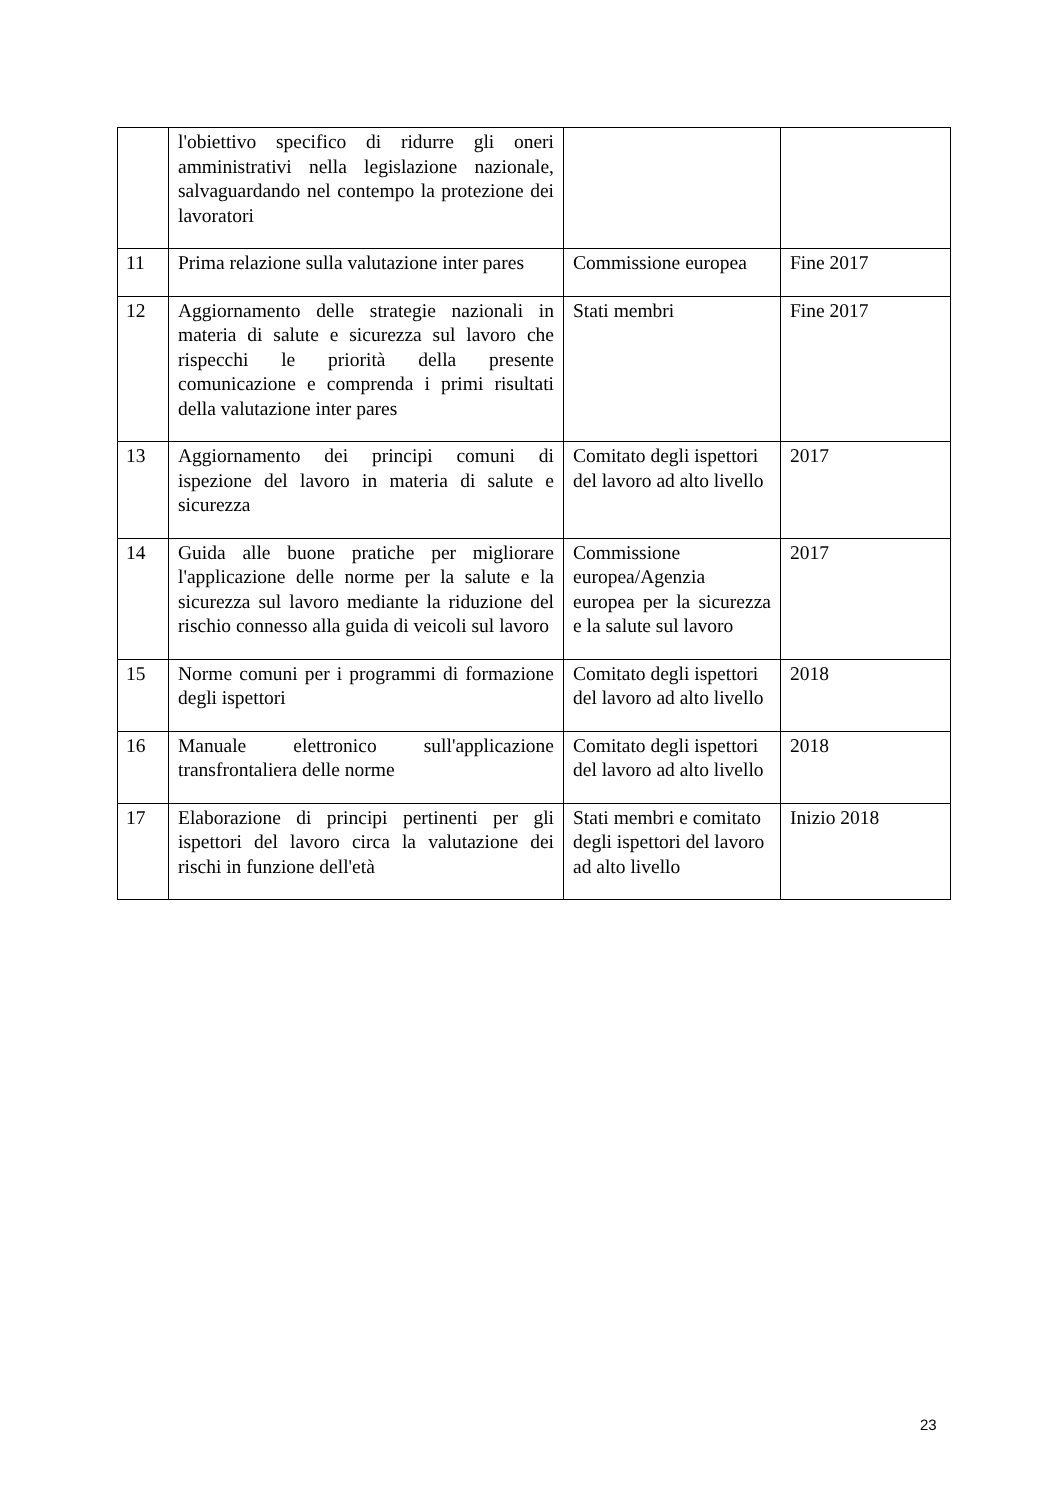| | l'obiettivo specifico di ridurre gli oneri amministrativi nella legislazione nazionale, salvaguardando nel contempo la protezione dei lavoratori | | |
| 11 | Prima relazione sulla valutazione inter pares | Commissione europea | Fine 2017 |
| 12 | Aggiornamento delle strategie nazionali in materia di salute e sicurezza sul lavoro che rispecchi le priorità della presente comunicazione e comprenda i primi risultati della valutazione inter pares | Stati membri | Fine 2017 |
| 13 | Aggiornamento dei principi comuni di ispezione del lavoro in materia di salute e sicurezza | Comitato degli ispettori del lavoro ad alto livello | 2017 |
| 14 | Guida alle buone pratiche per migliorare l'applicazione delle norme per la salute e la sicurezza sul lavoro mediante la riduzione del rischio connesso alla guida di veicoli sul lavoro | Commissione europea/Agenzia europea per la sicurezza e la salute sul lavoro | 2017 |
| 15 | Norme comuni per i programmi di formazione degli ispettori | Comitato degli ispettori del lavoro ad alto livello | 2018 |
| 16 | Manuale elettronico sull'applicazione transfrontaliera delle norme | Comitato degli ispettori del lavoro ad alto livello | 2018 |
| 17 | Elaborazione di principi pertinenti per gli ispettori del lavoro circa la valutazione dei rischi in funzione dell'età | Stati membri e comitato degli ispettori del lavoro ad alto livello | Inizio 2018 |
23